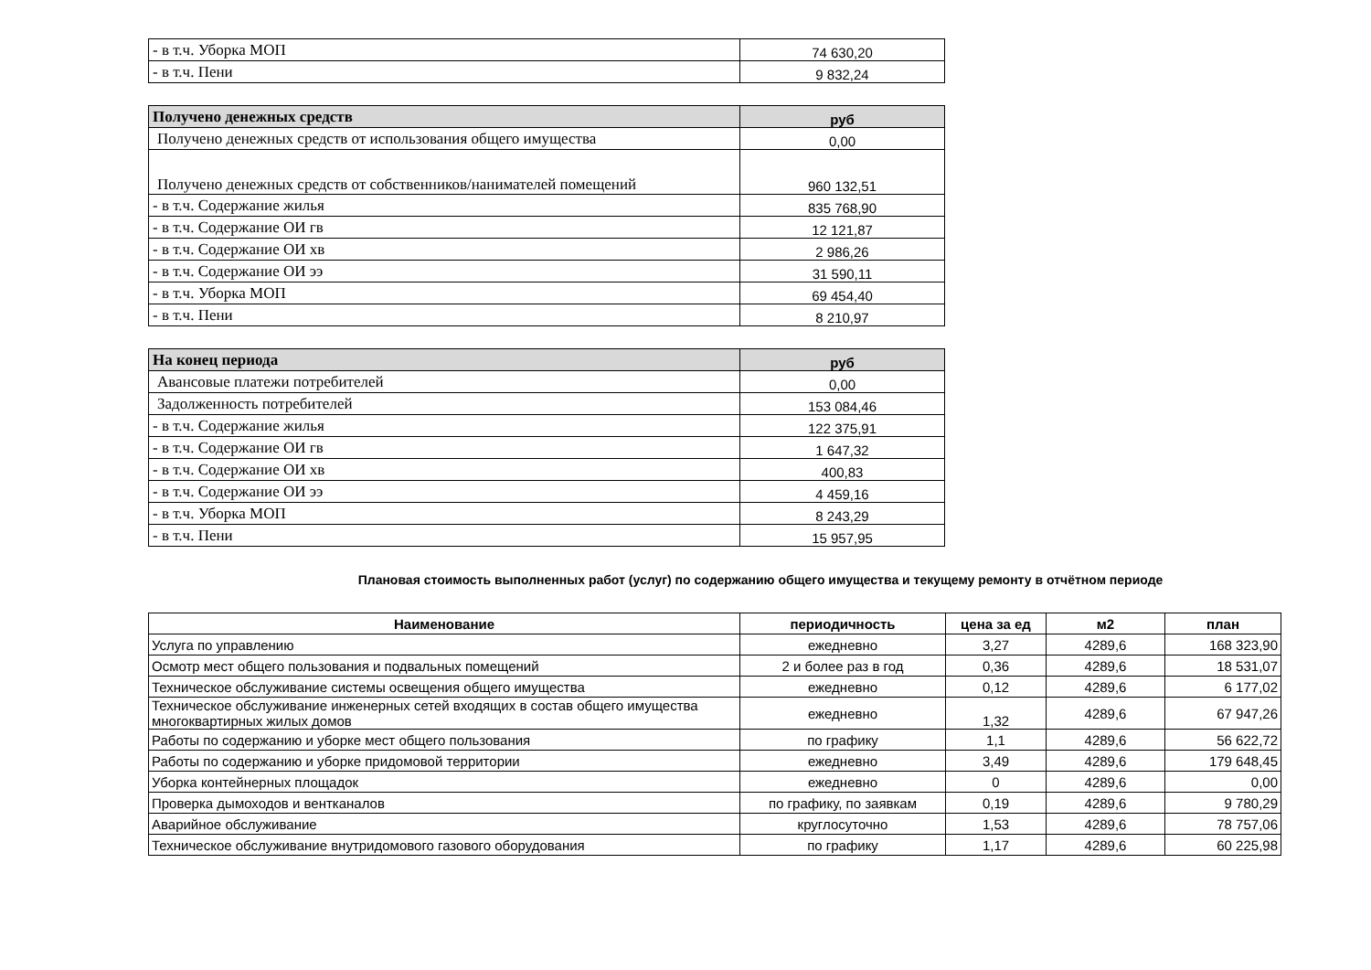| - в т.ч. Уборка МОП | 74 630,20 |
| - в т.ч. Пени | 9 832,24 |
| Получено денежных средств | руб |
| Получено денежных средств от использования общего имущества | 0,00 |
| Получено денежных средств от собственников/нанимателей помещений | 960 132,51 |
| - в т.ч. Содержание жилья | 835 768,90 |
| - в т.ч. Содержание ОИ гв | 12 121,87 |
| - в т.ч. Содержание ОИ хв | 2 986,26 |
| - в т.ч. Содержание ОИ ээ | 31 590,11 |
| - в т.ч. Уборка МОП | 69 454,40 |
| - в т.ч. Пени | 8 210,97 |
| На конец периода | руб |
| Авансовые платежи потребителей | 0,00 |
| Задолженность потребителей | 153 084,46 |
| - в т.ч. Содержание жилья | 122 375,91 |
| - в т.ч. Содержание ОИ гв | 1 647,32 |
| - в т.ч. Содержание ОИ хв | 400,83 |
| - в т.ч. Содержание ОИ ээ | 4 459,16 |
| - в т.ч. Уборка МОП | 8 243,29 |
| - в т.ч. Пени | 15 957,95 |
Плановая стоимость выполненных работ (услуг) по содержанию общего имущества и текущему ремонту в отчётном периоде
| Наименование | периодичность | цена за ед | м2 | план |
| --- | --- | --- | --- | --- |
| Услуга по управлению | ежедневно | 3,27 | 4289,6 | 168 323,90 |
| Осмотр мест общего пользования и подвальных помещений | 2 и более раз в год | 0,36 | 4289,6 | 18 531,07 |
| Техническое обслуживание системы освещения общего имущества | ежедневно | 0,12 | 4289,6 | 6 177,02 |
| Техническое обслуживание инженерных сетей входящих в состав общего имущества многоквартирных жилых домов | ежедневно | 1,32 | 4289,6 | 67 947,26 |
| Работы по содержанию и уборке мест общего пользования | по графику | 1,1 | 4289,6 | 56 622,72 |
| Работы по содержанию и уборке придомовой территории | ежедневно | 3,49 | 4289,6 | 179 648,45 |
| Уборка контейнерных площадок | ежедневно | 0 | 4289,6 | 0,00 |
| Проверка дымоходов и вентканалов | по графику, по заявкам | 0,19 | 4289,6 | 9 780,29 |
| Аварийное обслуживание | круглосуточно | 1,53 | 4289,6 | 78 757,06 |
| Техническое обслуживание внутридомового газового оборудования | по графику | 1,17 | 4289,6 | 60 225,98 |